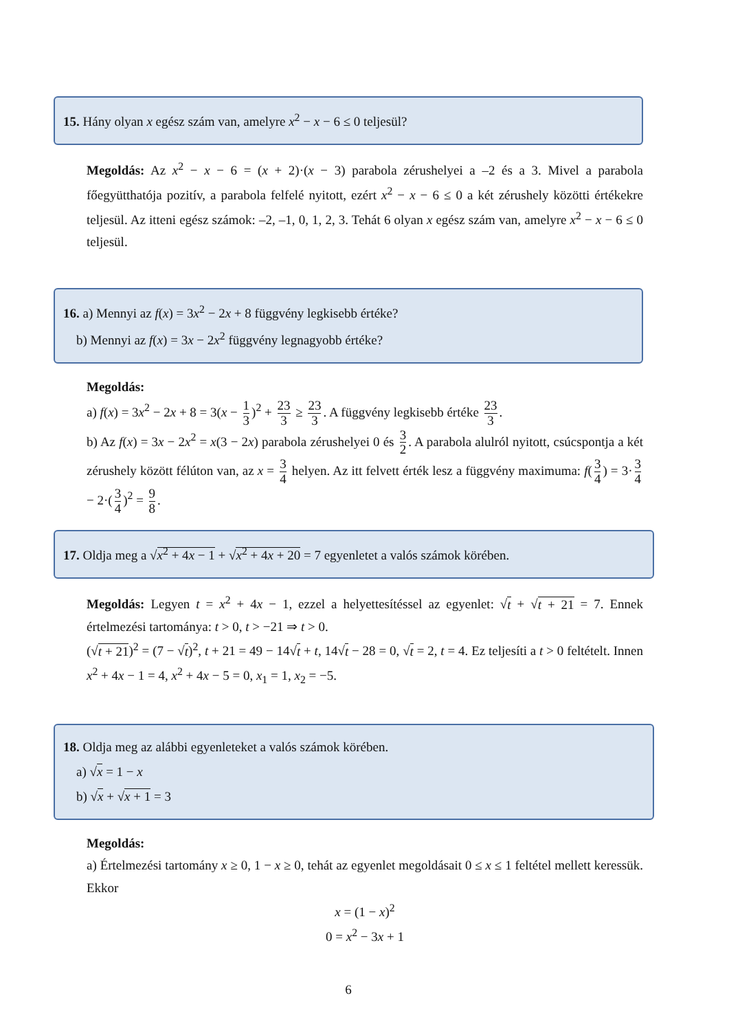15. Hány olyan x egész szám van, amelyre x<sup>2</sup> − x − 6 ≤ 0 teljesül?
Megoldás: Az x<sup>2</sup> − x − 6 = (x + 2)·(x − 3) parabola zérushelyei a –2 és a 3. Mivel a parabola főegyütthatója pozitív, a parabola felfelé nyitott, ezért x<sup>2</sup> − x − 6 ≤ 0 a két zérushely közötti értékekre teljesül. Az itteni egész számok: –2, –1, 0, 1, 2, 3. Tehát 6 olyan x egész szám van, amelyre x<sup>2</sup> − x − 6 ≤ 0 teljesül.
16. a) Mennyi az f(x) = 3x<sup>2</sup> − 2x + 8 függvény legkisebb értéke?
b) Mennyi az f(x) = 3x − 2x<sup>2</sup> függvény legnagyobb értéke?
Megoldás:
a) f(x) = 3x<sup>2</sup> − 2x + 8 = 3(x − 1 3)<sup>2</sup> + 23 3 ≥ 23 3. A függvény legkisebb értéke 23 3.
b) Az f(x) = 3x − 2x<sup>2</sup> = x(3 − 2x) parabola zérushelyei 0 és 3 2. A parabola alulról nyitott, csúcspontja a két zérushely között félúton van, az x = 3 4 helyen. Az itt felvett érték lesz a függvény maximuma: f(3 4) = 3· 3 4 − 2·(3 4)<sup>2</sup> = 9 8.
17. Oldja meg a √x<sup>2</sup> + 4x − 1 + √x<sup>2</sup> + 4x + 20 = 7 egyenletet a valós számok körében.
Megoldás: Legyen t = x<sup>2</sup> + 4x − 1, ezzel a helyettesítéssel az egyenlet: √t + √t + 21 = 7. Ennek értelmezési tartománya: t > 0, t > −21 ⇒ t > 0.
(√t + 21)<sup>2</sup> = (7 − √t)<sup>2</sup>, t + 21 = 49 − 14√t + t, 14√t − 28 = 0, √t = 2, t = 4. Ez teljesíti a t > 0 feltételt. Innen x<sup>2</sup> + 4x − 1 = 4, x<sup>2</sup> + 4x − 5 = 0, x<sub>1</sub> = 1, x<sub>2</sub> = −5.
18. Oldja meg az alábbi egyenleteket a valós számok körében.
a) √x = 1 − x
b) √x + √x + 1 = 3
Megoldás:
a) Értelmezési tartomány x ≥ 0, 1 − x ≥ 0, tehát az egyenlet megoldásait 0 ≤ x ≤ 1 feltétel mellett keressük. Ekkor
x = (1 − x)<sup>2</sup>
0 = x<sup>2</sup> − 3x + 1
6